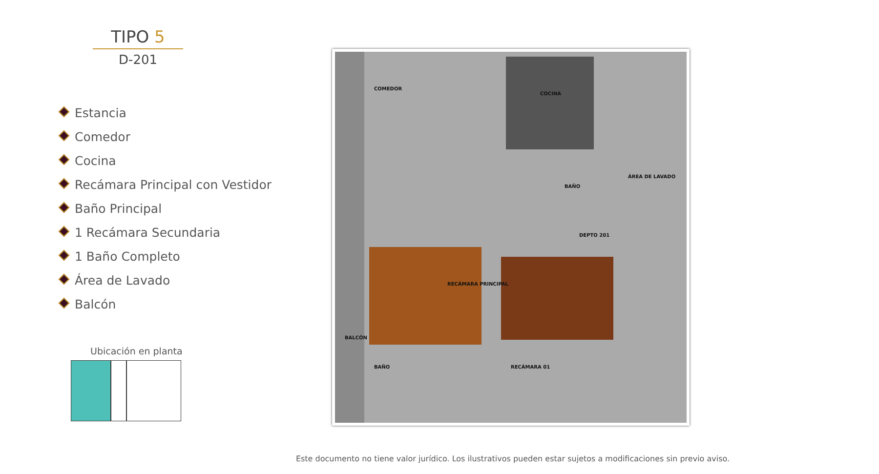TIPO 5
D-201
Estancia
Comedor
Cocina
Recámara Principal con Vestidor
Baño Principal
1 Recámara Secundaria
1 Baño Completo
Área de Lavado
Balcón
Ubicación en planta
COMEDOR
COCINA
BAÑO
ÁREA DE LAVADO
DEPTO 201
BALCÓN
RECÁMARA PRINCIPAL
BAÑO RECÁMARA 01
Este documento no tiene valor jurídico. Los ilustrativos pueden estar sujetos a modificaciones sin previo aviso.